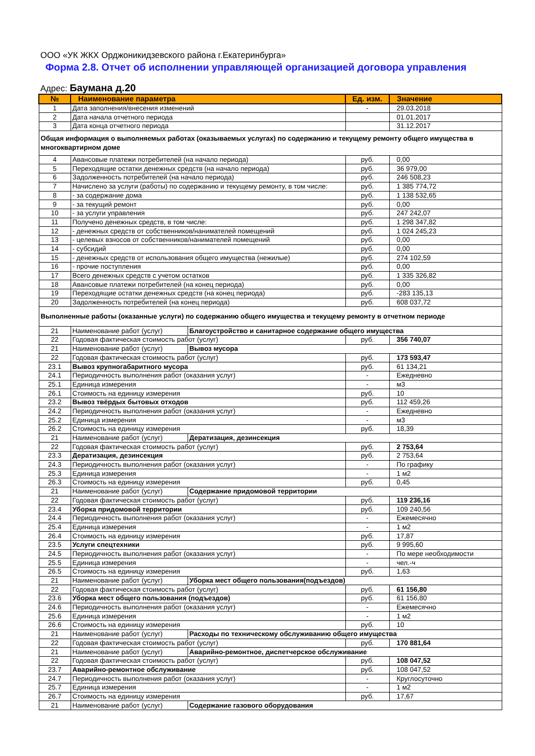ООО «УК ЖКХ Орджоникидзевского района г.Екатеринбурга»
Форма 2.8. Отчет об исполнении управляющей организацией договора управления
Адрес: Баумана д.20
| № | Наименование параметра | | Ед. изм. | Значение |
| --- | --- | --- | --- | --- |
| 1 | Дата заполнения/внесения изменений | | - | 29.03.2018 |
| 2 | Дата начала отчетного периода | | | 01.01.2017 |
| 3 | Дата конца отчетного периода | | | 31.12.2017 |
| Общая информация о выполняемых работах (оказываемых услугах) по содержанию и текущему ремонту общего имущества в многоквартирном доме | | | | |
| 4 | Авансовые платежи потребителей (на начало периода) | | руб. | 0,00 |
| 5 | Переходящие остатки денежных средств (на начало периода) | | руб. | 36 979,00 |
| 6 | Задолженность потребителей (на начало периода) | | руб. | 246 508,23 |
| 7 | Начислено за услуги (работы) по содержанию и текущему ремонту, в том числе: | | руб. | 1 385 774,72 |
| 8 | - за содержание дома | | руб. | 1 138 532,65 |
| 9 | - за текущий ремонт | | руб. | 0,00 |
| 10 | - за услуги управления | | руб. | 247 242,07 |
| 11 | Получено денежных средств, в том числе: | | руб. | 1 298 347,82 |
| 12 | - денежных средств от собственников/нанимателей помещений | | руб. | 1 024 245,23 |
| 13 | - целевых взносов от собственников/нанимателей помещений | | руб. | 0,00 |
| 14 | - субсидий | | руб. | 0,00 |
| 15 | - денежных средств от использования общего имущества (нежилые) | | руб. | 274 102,59 |
| 16 | - прочие поступления | | руб. | 0,00 |
| 17 | Всего денежных средств с учетом остатков | | руб. | 1 335 326,82 |
| 18 | Авансовые платежи потребителей (на конец периода) | | руб. | 0,00 |
| 19 | Переходящие остатки денежных средств (на конец периода) | | руб. | -283 135,13 |
| 20 | Задолженность потребителей (на конец периода) | | руб. | 608 037,72 |
| Выполненные работы (оказанные услуги) по содержанию общего имущества и текущему ремонту в отчетном периоде | | | | |
| 21 | Наименование работ (услуг) | Благоустройство и санитарное содержание общего имущества | | |
| 22 | Годовая фактическая стоимость работ (услуг) | | руб. | 356 740,07 |
| 21 | Наименование работ (услуг) | Вывоз мусора | | |
| 22 | Годовая фактическая стоимость работ (услуг) | | руб. | 173 593,47 |
| 23.1 | Вывоз крупногабаритного мусора | | руб. | 61 134,21 |
| 24.1 | Периодичность выполнения работ (оказания услуг) | | - | Ежедневно |
| 25.1 | Единица измерения | | - | м3 |
| 26.1 | Стоимость на единицу измерения | | руб. | 10 |
| 23.2 | Вывоз твёрдых бытовых отходов | | руб. | 112 459,26 |
| 24.2 | Периодичность выполнения работ (оказания услуг) | | - | Ежедневно |
| 25.2 | Единица измерения | | - | м3 |
| 26.2 | Стоимость на единицу измерения | | руб. | 18,39 |
| 21 | Наименование работ (услуг) | Дератизация, дезинсекция | | |
| 22 | Годовая фактическая стоимость работ (услуг) | | руб. | 2 753,64 |
| 23.3 | Дератизация, дезинсекция | | руб. | 2 753,64 |
| 24.3 | Периодичность выполнения работ (оказания услуг) | | - | По графику |
| 25.3 | Единица измерения | | - | 1 м2 |
| 26.3 | Стоимость на единицу измерения | | руб. | 0,45 |
| 21 | Наименование работ (услуг) | Содержание придомовой территории | | |
| 22 | Годовая фактическая стоимость работ (услуг) | | руб. | 119 236,16 |
| 23.4 | Уборка придомовой территории | | руб. | 109 240,56 |
| 24.4 | Периодичность выполнения работ (оказания услуг) | | - | Ежемесячно |
| 25.4 | Единица измерения | | - | 1 м2 |
| 26.4 | Стоимость на единицу измерения | | руб. | 17,87 |
| 23.5 | Услуги спецтехники | | руб. | 9 995,60 |
| 24.5 | Периодичность выполнения работ (оказания услуг) | | - | По мере необходимости |
| 25.5 | Единица измерения | | - | чел.-ч |
| 26.5 | Стоимость на единицу измерения | | руб. | 1,63 |
| 21 | Наименование работ (услуг) | Уборка мест общего пользования(подъездов) | | |
| 22 | Годовая фактическая стоимость работ (услуг) | | руб. | 61 156,80 |
| 23.6 | Уборка мест общего пользования (подъездов) | | руб. | 61 156,80 |
| 24.6 | Периодичность выполнения работ (оказания услуг) | | - | Ежемесячно |
| 25.6 | Единица измерения | | - | 1 м2 |
| 26.6 | Стоимость на единицу измерения | | руб. | 10 |
| 21 | Наименование работ (услуг) | Расходы по техническому обслуживанию общего имущества | | |
| 22 | Годовая фактическая стоимость работ (услуг) | | руб. | 170 881,64 |
| 21 | Наименование работ (услуг) | Аварийно-ремонтное, диспетчерское обслуживание | | |
| 22 | Годовая фактическая стоимость работ (услуг) | | руб. | 108 047,52 |
| 23.7 | Аварийно-ремонтное обслуживание | | руб. | 108 047,52 |
| 24.7 | Периодичность выполнения работ (оказания услуг) | | - | Круглосуточно |
| 25.7 | Единица измерения | | - | 1 м2 |
| 26.7 | Стоимость на единицу измерения | | руб. | 17,67 |
| 21 | Наименование работ (услуг) | Содержание газового оборудования | | |